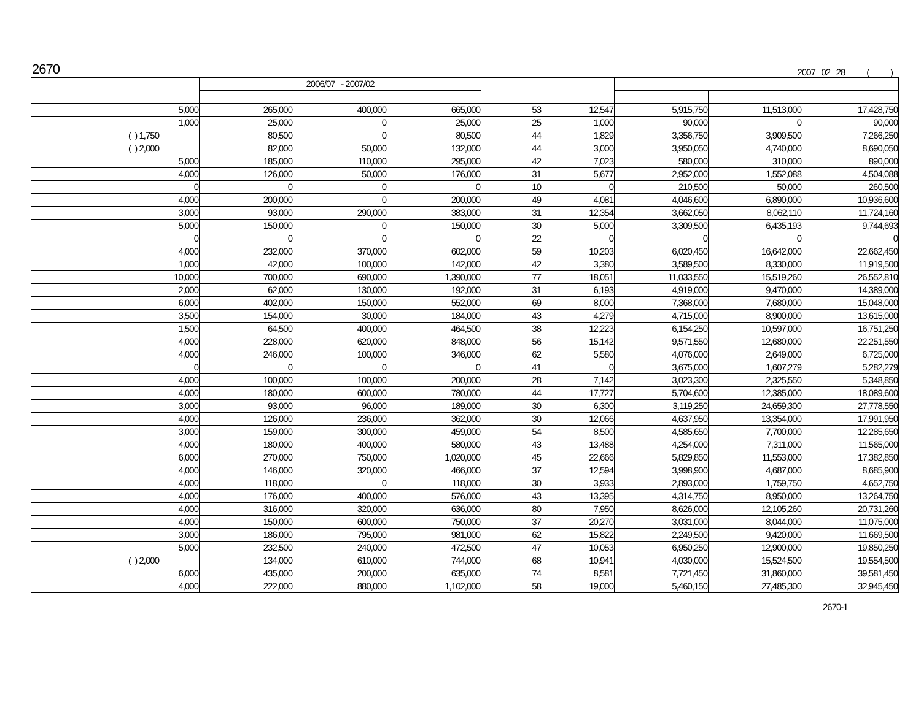2670 2007 02 28 ( )
| | | 2006/07 - 2007/02 | | | | | | | |
| --- | --- | --- | --- | --- | --- | --- | --- | --- | --- |
| | 5,000 | 265,000 | 400,000 | 665,000 | 53 | 12,547 | 5,915,750 | 11,513,000 | 17,428,750 |
| | 1,000 | 25,000 | 0 | 25,000 | 25 | 1,000 | 90,000 | 0 | 90,000 |
| | ( ) 1,750 | 80,500 | 0 | 80,500 | 44 | 1,829 | 3,356,750 | 3,909,500 | 7,266,250 |
| | ( ) 2,000 | 82,000 | 50,000 | 132,000 | 44 | 3,000 | 3,950,050 | 4,740,000 | 8,690,050 |
| | 5,000 | 185,000 | 110,000 | 295,000 | 42 | 7,023 | 580,000 | 310,000 | 890,000 |
| | 4,000 | 126,000 | 50,000 | 176,000 | 31 | 5,677 | 2,952,000 | 1,552,088 | 4,504,088 |
| | 0 | 0 | 0 | 0 | 10 | 0 | 210,500 | 50,000 | 260,500 |
| | 4,000 | 200,000 | 0 | 200,000 | 49 | 4,081 | 4,046,600 | 6,890,000 | 10,936,600 |
| | 3,000 | 93,000 | 290,000 | 383,000 | 31 | 12,354 | 3,662,050 | 8,062,110 | 11,724,160 |
| | 5,000 | 150,000 | 0 | 150,000 | 30 | 5,000 | 3,309,500 | 6,435,193 | 9,744,693 |
| | 0 | 0 | 0 | 0 | 22 | 0 | 0 | 0 | 0 |
| | 4,000 | 232,000 | 370,000 | 602,000 | 59 | 10,203 | 6,020,450 | 16,642,000 | 22,662,450 |
| | 1,000 | 42,000 | 100,000 | 142,000 | 42 | 3,380 | 3,589,500 | 8,330,000 | 11,919,500 |
| | 10,000 | 700,000 | 690,000 | 1,390,000 | 77 | 18,051 | 11,033,550 | 15,519,260 | 26,552,810 |
| | 2,000 | 62,000 | 130,000 | 192,000 | 31 | 6,193 | 4,919,000 | 9,470,000 | 14,389,000 |
| | 6,000 | 402,000 | 150,000 | 552,000 | 69 | 8,000 | 7,368,000 | 7,680,000 | 15,048,000 |
| | 3,500 | 154,000 | 30,000 | 184,000 | 43 | 4,279 | 4,715,000 | 8,900,000 | 13,615,000 |
| | 1,500 | 64,500 | 400,000 | 464,500 | 38 | 12,223 | 6,154,250 | 10,597,000 | 16,751,250 |
| | 4,000 | 228,000 | 620,000 | 848,000 | 56 | 15,142 | 9,571,550 | 12,680,000 | 22,251,550 |
| | 4,000 | 246,000 | 100,000 | 346,000 | 62 | 5,580 | 4,076,000 | 2,649,000 | 6,725,000 |
| | 0 | 0 | 0 | 0 | 41 | 0 | 3,675,000 | 1,607,279 | 5,282,279 |
| | 4,000 | 100,000 | 100,000 | 200,000 | 28 | 7,142 | 3,023,300 | 2,325,550 | 5,348,850 |
| | 4,000 | 180,000 | 600,000 | 780,000 | 44 | 17,727 | 5,704,600 | 12,385,000 | 18,089,600 |
| | 3,000 | 93,000 | 96,000 | 189,000 | 30 | 6,300 | 3,119,250 | 24,659,300 | 27,778,550 |
| | 4,000 | 126,000 | 236,000 | 362,000 | 30 | 12,066 | 4,637,950 | 13,354,000 | 17,991,950 |
| | 3,000 | 159,000 | 300,000 | 459,000 | 54 | 8,500 | 4,585,650 | 7,700,000 | 12,285,650 |
| | 4,000 | 180,000 | 400,000 | 580,000 | 43 | 13,488 | 4,254,000 | 7,311,000 | 11,565,000 |
| | 6,000 | 270,000 | 750,000 | 1,020,000 | 45 | 22,666 | 5,829,850 | 11,553,000 | 17,382,850 |
| | 4,000 | 146,000 | 320,000 | 466,000 | 37 | 12,594 | 3,998,900 | 4,687,000 | 8,685,900 |
| | 4,000 | 118,000 | 0 | 118,000 | 30 | 3,933 | 2,893,000 | 1,759,750 | 4,652,750 |
| | 4,000 | 176,000 | 400,000 | 576,000 | 43 | 13,395 | 4,314,750 | 8,950,000 | 13,264,750 |
| | 4,000 | 316,000 | 320,000 | 636,000 | 80 | 7,950 | 8,626,000 | 12,105,260 | 20,731,260 |
| | 4,000 | 150,000 | 600,000 | 750,000 | 37 | 20,270 | 3,031,000 | 8,044,000 | 11,075,000 |
| | 3,000 | 186,000 | 795,000 | 981,000 | 62 | 15,822 | 2,249,500 | 9,420,000 | 11,669,500 |
| | 5,000 | 232,500 | 240,000 | 472,500 | 47 | 10,053 | 6,950,250 | 12,900,000 | 19,850,250 |
| | ( ) 2,000 | 134,000 | 610,000 | 744,000 | 68 | 10,941 | 4,030,000 | 15,524,500 | 19,554,500 |
| | 6,000 | 435,000 | 200,000 | 635,000 | 74 | 8,581 | 7,721,450 | 31,860,000 | 39,581,450 |
| | 4,000 | 222,000 | 880,000 | 1,102,000 | 58 | 19,000 | 5,460,150 | 27,485,300 | 32,945,450 |
2670-1